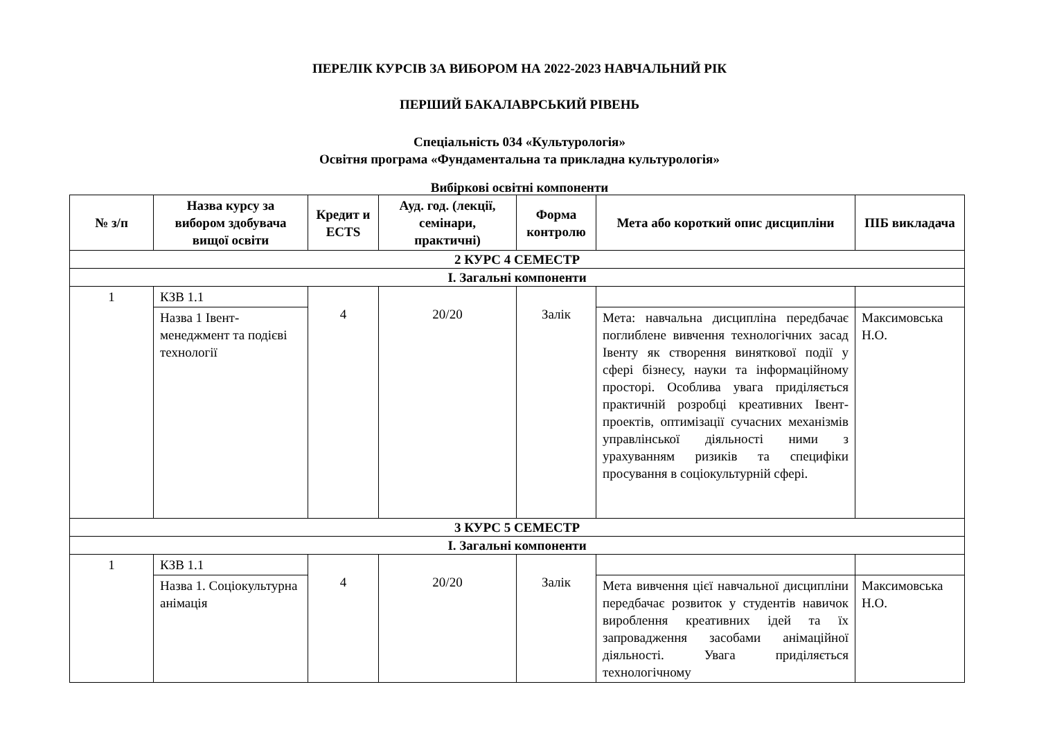ПЕРЕЛІК КУРСІВ ЗА ВИБОРОМ НА 2022-2023 НАВЧАЛЬНИЙ РІК
ПЕРШИЙ БАКАЛАВРСЬКИЙ РІВЕНЬ
Спеціальність 034 «Культурологія»
Освітня програма «Фундаментальна та прикладна культурологія»
Вибіркові освітні компоненти
| № з/п | Назва курсу за вибором здобувача вищої освіти | Кредит и ECTS | Ауд. год. (лекції, семінари, практичні) | Форма контролю | Мета або короткий опис дисципліни | ПІБ викладача |
| --- | --- | --- | --- | --- | --- | --- |
| 2 КУРС 4 СЕМЕСТР | | | | | | |
| І. Загальні компоненти | | | | | | |
| 1 | КЗВ 1.1 | 4 | 20/20 | Залік | | |
| | Назва 1 Івент-менеджмент та подієві технології | | | | Мета: навчальна дисципліна передбачає поглиблене вивчення технологічних засад Івенту як створення виняткової події у сфері бізнесу, науки та інформаційному просторі. Особлива увага приділяється практичній розробці креативних Івент-проектів, оптимізації сучасних механізмів управлінської діяльності ними з урахуванням ризиків та специфіки просування в соціокультурній сфері. | Максимовська Н.О. |
| 3 КУРС 5 СЕМЕСТР | | | | | | |
| І. Загальні компоненти | | | | | | |
| 1 | КЗВ 1.1 | 4 | 20/20 | Залік | | |
| | Назва 1. Соціокультурна анімація | | | | Мета вивчення цієї навчальної дисципліни передбачає розвиток у студентів навичок вироблення креативних ідей та їх запровадження засобами анімаційної діяльності. Увага приділяється технологічному | Максимовська Н.О. |